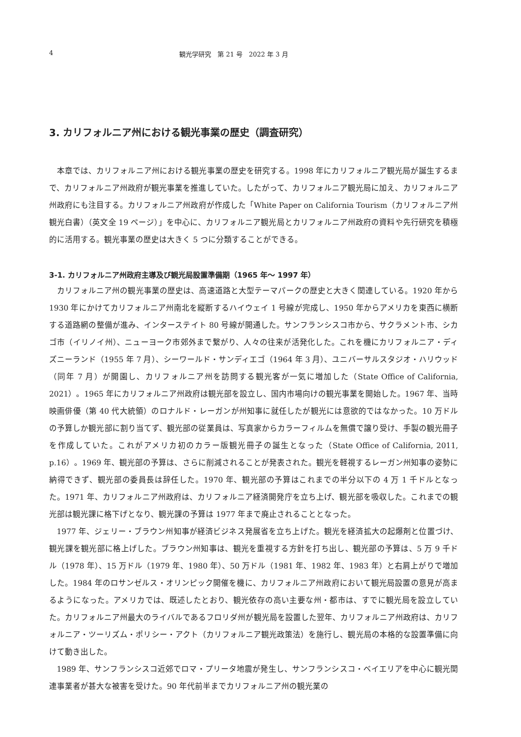4 観光学研究　第 21 号　2022 年 3 月
3. カリフォルニア州における観光事業の歴史（調査研究）
本章では、カリフォルニア州における観光事業の歴史を研究する。1998 年にカリフォルニア観光局が誕生するまで、カリフォルニア州政府が観光事業を推進していた。したがって、カリフォルニア観光局に加え、カリフォルニア州政府にも注目する。カリフォルニア州政府が作成した「White Paper on California Tourism（カリフォルニア州観光白書）（英文全 19 ページ）」を中心に、カリフォルニア観光局とカリフォルニア州政府の資料や先行研究を積極的に活用する。観光事業の歴史は大きく 5 つに分類することができる。
3-1. カリフォルニア州政府主導及び観光局設置準備期（1965 年～ 1997 年）
カリフォルニア州の観光事業の歴史は、高速道路と大型テーマパークの歴史と大きく関連している。1920 年から 1930 年にかけてカリフォルニア州南北を縦断するハイウェイ 1 号線が完成し、1950 年からアメリカを東西に横断する道路網の整備が進み、インターステイト 80 号線が開通した。サンフランシスコ市から、サクラメント市、シカゴ市（イリノイ州）、ニューヨーク市郊外まで繋がり、人々の往来が活発化した。これを機にカリフォルニア・ディズニーランド（1955 年 7 月）、シーワールド・サンディエゴ（1964 年 3 月）、ユニバーサルスタジオ・ハリウッド（同年 7 月）が開園し、カリフォルニア州を訪問する観光客が一気に増加した（State Office of California, 2021）。1965 年にカリフォルニア州政府は観光部を設立し、国内市場向けの観光事業を開始した。1967 年、当時映画俳優（第 40 代大統領）のロナルド・レーガンが州知事に就任したが観光には意欲的ではなかった。10 万ドルの予算しか観光部に割り当てず、観光部の従業員は、写真家からカラーフィルムを無償で譲り受け、手製の観光冊子を作成していた。これがアメリカ初のカラー版観光冊子の誕生となった（State Office of California, 2011, p.16）。1969 年、観光部の予算は、さらに削減されることが発表された。観光を軽視するレーガン州知事の姿勢に納得できず、観光部の委員長は辞任した。1970 年、観光部の予算はこれまでの半分以下の 4 万 1 千ドルとなった。1971 年、カリフォルニア州政府は、カリフォルニア経済開発庁を立ち上げ、観光部を吸収した。これまでの観光部は観光課に格下げとなり、観光課の予算は 1977 年まで廃止されることとなった。
1977 年、ジェリー・ブラウン州知事が経済ビジネス発展省を立ち上げた。観光を経済拡大の起爆剤と位置づけ、観光課を観光部に格上げした。ブラウン州知事は、観光を重視する方針を打ち出し、観光部の予算は、5 万 9 千ドル（1978 年）、15 万ドル（1979 年、1980 年）、50 万ドル（1981 年、1982 年、1983 年）と右肩上がりで増加した。1984 年のロサンゼルス・オリンピック開催を機に、カリフォルニア州政府において観光局設置の意見が高まるようになった。アメリカでは、既述したとおり、観光依存の高い主要な州・都市は、すでに観光局を設立していた。カリフォルニア州最大のライバルであるフロリダ州が観光局を設置した翌年、カリフォルニア州政府は、カリフォルニア・ツーリズム・ポリシー・アクト（カリフォルニア観光政策法）を施行し、観光局の本格的な設置準備に向けて動き出した。
1989 年、サンフランシスコ近郊でロマ・プリータ地震が発生し、サンフランシスコ・ベイエリアを中心に観光関連事業者が甚大な被害を受けた。90 年代前半までカリフォルニア州の観光業の